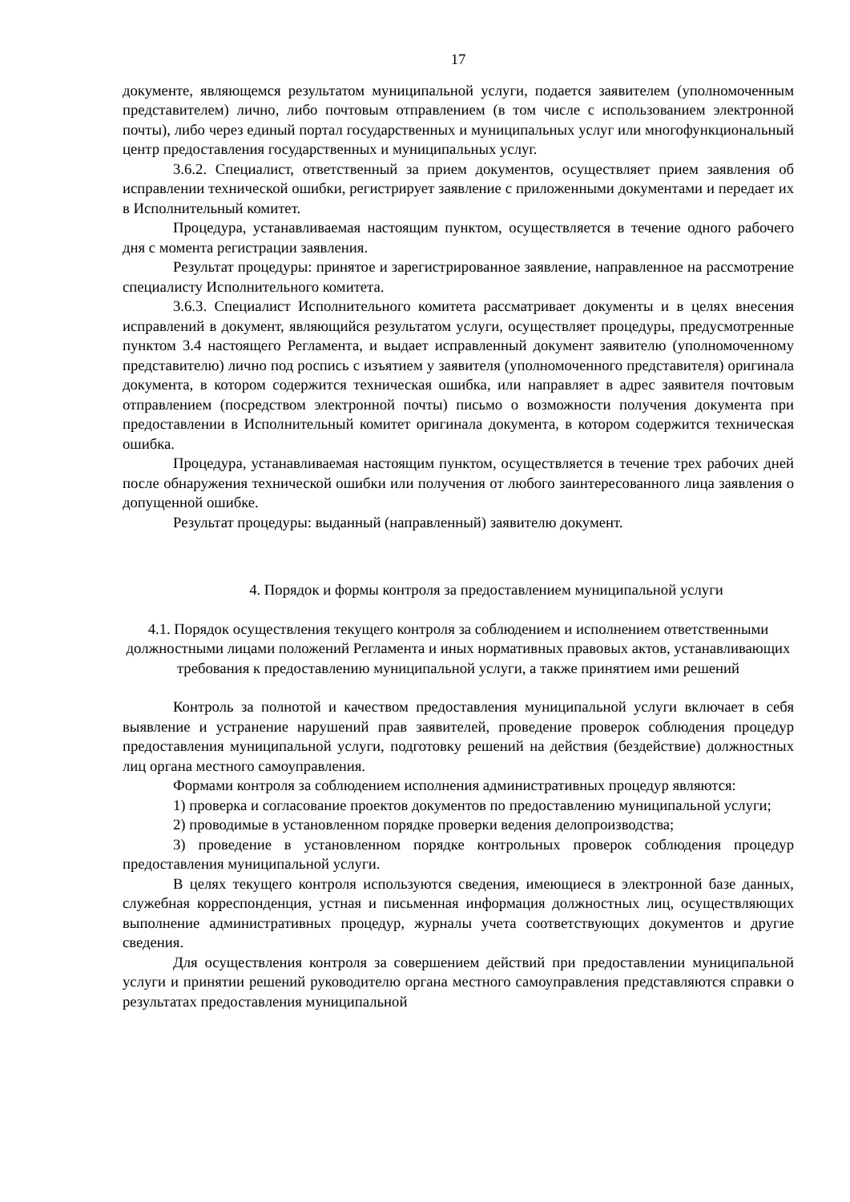17
документе, являющемся результатом муниципальной услуги, подается заявителем (уполномоченным представителем) лично, либо почтовым отправлением (в том числе с использованием электронной почты), либо через единый портал государственных и муниципальных услуг или многофункциональный центр предоставления государственных и муниципальных услуг.
3.6.2. Специалист, ответственный за прием документов, осуществляет прием заявления об исправлении технической ошибки, регистрирует заявление с приложенными документами и передает их в Исполнительный комитет.
Процедура, устанавливаемая настоящим пунктом, осуществляется в течение одного рабочего дня с момента регистрации заявления.
Результат процедуры: принятое и зарегистрированное заявление, направленное на рассмотрение специалисту Исполнительного комитета.
3.6.3. Специалист Исполнительного комитета рассматривает документы и в целях внесения исправлений в документ, являющийся результатом услуги, осуществляет процедуры, предусмотренные пунктом 3.4 настоящего Регламента, и выдает исправленный документ заявителю (уполномоченному представителю) лично под роспись с изъятием у заявителя (уполномоченного представителя) оригинала документа, в котором содержится техническая ошибка, или направляет в адрес заявителя почтовым отправлением (посредством электронной почты) письмо о возможности получения документа при предоставлении в Исполнительный комитет оригинала документа, в котором содержится техническая ошибка.
Процедура, устанавливаемая настоящим пунктом, осуществляется в течение трех рабочих дней после обнаружения технической ошибки или получения от любого заинтересованного лица заявления о допущенной ошибке.
Результат процедуры: выданный (направленный) заявителю документ.
4. Порядок и формы контроля за предоставлением муниципальной услуги
4.1. Порядок осуществления текущего контроля за соблюдением и исполнением ответственными должностными лицами положений Регламента и иных нормативных правовых актов, устанавливающих требования к предоставлению муниципальной услуги, а также принятием ими решений
Контроль за полнотой и качеством предоставления муниципальной услуги включает в себя выявление и устранение нарушений прав заявителей, проведение проверок соблюдения процедур предоставления муниципальной услуги, подготовку решений на действия (бездействие) должностных лиц органа местного самоуправления.
Формами контроля за соблюдением исполнения административных процедур являются:
1) проверка и согласование проектов документов по предоставлению муниципальной услуги;
2) проводимые в установленном порядке проверки ведения делопроизводства;
3) проведение в установленном порядке контрольных проверок соблюдения процедур предоставления муниципальной услуги.
В целях текущего контроля используются сведения, имеющиеся в электронной базе данных, служебная корреспонденция, устная и письменная информация должностных лиц, осуществляющих выполнение административных процедур, журналы учета соответствующих документов и другие сведения.
Для осуществления контроля за совершением действий при предоставлении муниципальной услуги и принятии решений руководителю органа местного самоуправления представляются справки о результатах предоставления муниципальной